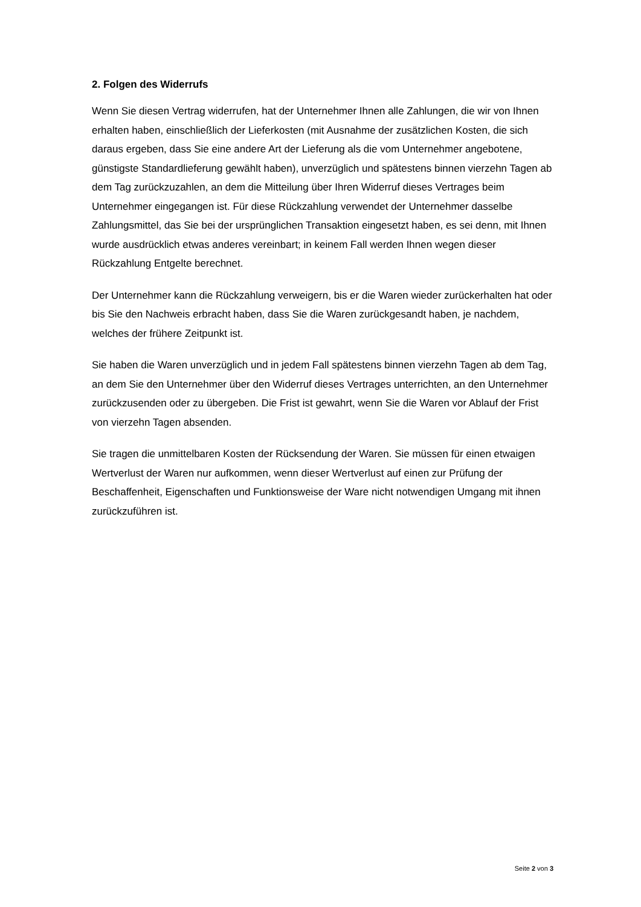2. Folgen des Widerrufs
Wenn Sie diesen Vertrag widerrufen, hat der Unternehmer Ihnen alle Zahlungen, die wir von Ihnen erhalten haben, einschließlich der Lieferkosten (mit Ausnahme der zusätzlichen Kosten, die sich daraus ergeben, dass Sie eine andere Art der Lieferung als die vom Unternehmer angebotene, günstigste Standardlieferung gewählt haben), unverzüglich und spätestens binnen vierzehn Tagen ab dem Tag zurückzuzahlen, an dem die Mitteilung über Ihren Widerruf dieses Vertrages beim Unternehmer eingegangen ist. Für diese Rückzahlung verwendet der Unternehmer dasselbe Zahlungsmittel, das Sie bei der ursprünglichen Transaktion eingesetzt haben, es sei denn, mit Ihnen wurde ausdrücklich etwas anderes vereinbart; in keinem Fall werden Ihnen wegen dieser Rückzahlung Entgelte berechnet.
Der Unternehmer kann die Rückzahlung verweigern, bis er die Waren wieder zurückerhalten hat oder bis Sie den Nachweis erbracht haben, dass Sie die Waren zurückgesandt haben, je nachdem, welches der frühere Zeitpunkt ist.
Sie haben die Waren unverzüglich und in jedem Fall spätestens binnen vierzehn Tagen ab dem Tag, an dem Sie den Unternehmer über den Widerruf dieses Vertrages unterrichten, an den Unternehmer zurückzusenden oder zu übergeben. Die Frist ist gewahrt, wenn Sie die Waren vor Ablauf der Frist von vierzehn Tagen absenden.
Sie tragen die unmittelbaren Kosten der Rücksendung der Waren. Sie müssen für einen etwaigen Wertverlust der Waren nur aufkommen, wenn dieser Wertverlust auf einen zur Prüfung der Beschaffenheit, Eigenschaften und Funktionsweise der Ware nicht notwendigen Umgang mit ihnen zurückzuführen ist.
Seite 2 von 3